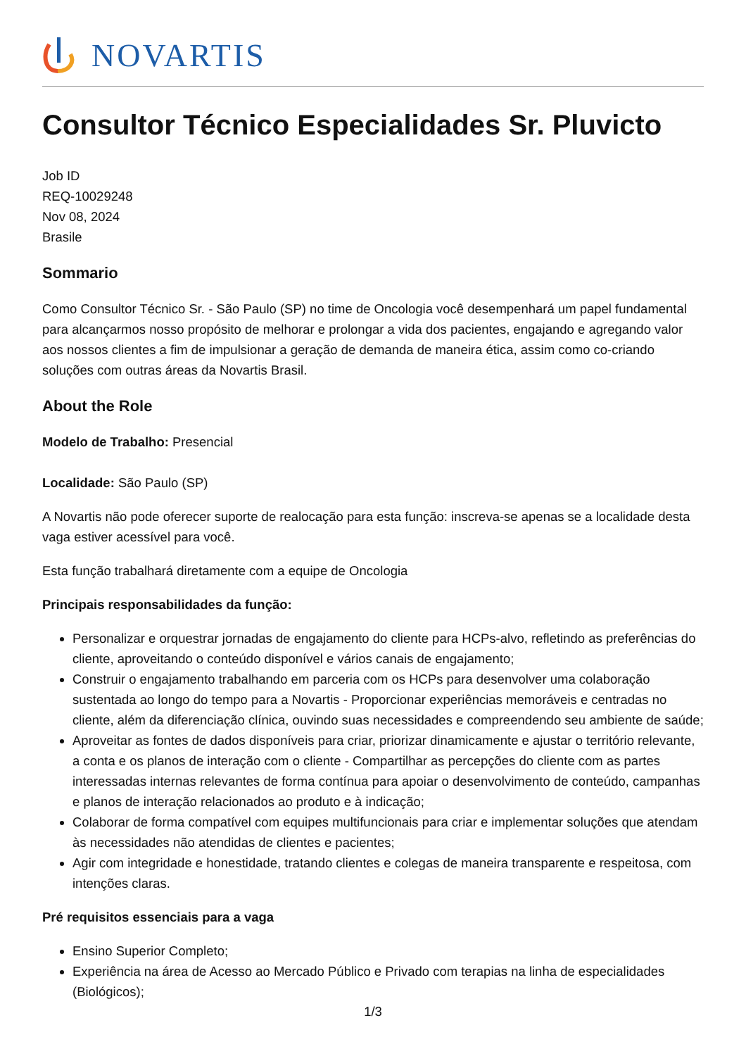NOVARTIS
Consultor Técnico Especialidades Sr. Pluvicto
Job ID
REQ-10029248
Nov 08, 2024
Brasile
Sommario
Como Consultor Técnico Sr. - São Paulo (SP) no time de Oncologia você desempenhará um papel fundamental para alcançarmos nosso propósito de melhorar e prolongar a vida dos pacientes, engajando e agregando valor aos nossos clientes a fim de impulsionar a geração de demanda de maneira ética, assim como co-criando soluções com outras áreas da Novartis Brasil.
About the Role
Modelo de Trabalho: Presencial
Localidade: São Paulo (SP)
A Novartis não pode oferecer suporte de realocação para esta função: inscreva-se apenas se a localidade desta vaga estiver acessível para você.
Esta função trabalhará diretamente com a equipe de Oncologia
Principais responsabilidades da função:
Personalizar e orquestrar jornadas de engajamento do cliente para HCPs-alvo, refletindo as preferências do cliente, aproveitando o conteúdo disponível e vários canais de engajamento;
Construir o engajamento trabalhando em parceria com os HCPs para desenvolver uma colaboração sustentada ao longo do tempo para a Novartis - Proporcionar experiências memoráveis e centradas no cliente, além da diferenciação clínica, ouvindo suas necessidades e compreendendo seu ambiente de saúde;
Aproveitar as fontes de dados disponíveis para criar, priorizar dinamicamente e ajustar o território relevante, a conta e os planos de interação com o cliente - Compartilhar as percepções do cliente com as partes interessadas internas relevantes de forma contínua para apoiar o desenvolvimento de conteúdo, campanhas e planos de interação relacionados ao produto e à indicação;
Colaborar de forma compatível com equipes multifuncionais para criar e implementar soluções que atendam às necessidades não atendidas de clientes e pacientes;
Agir com integridade e honestidade, tratando clientes e colegas de maneira transparente e respeitosa, com intenções claras.
Pré requisitos essenciais para a vaga
Ensino Superior Completo;
Experiência na área de Acesso ao Mercado Público e Privado com terapias na linha de especialidades (Biológicos);
1/3